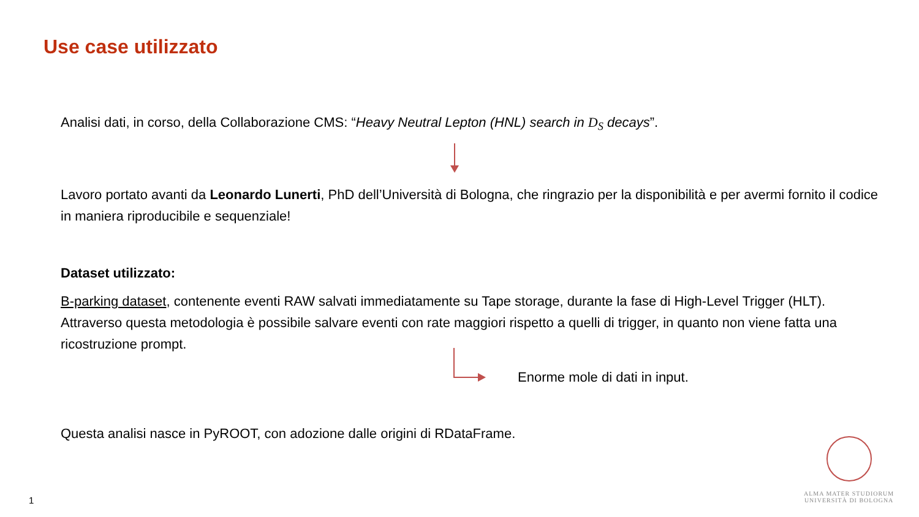Use case utilizzato
Analisi dati, in corso, della Collaborazione CMS: “Heavy Neutral Lepton (HNL) search in D<sub>S</sub> decays”.
Lavoro portato avanti da Leonardo Lunerti, PhD dell’Università di Bologna, che ringrazio per la disponibilità e per avermi fornito il codice in maniera riproducibile e sequenziale!
Dataset utilizzato:
B-parking dataset, contenente eventi RAW salvati immediatamente su Tape storage, durante la fase di High-Level Trigger (HLT). Attraverso questa metodologia è possibile salvare eventi con rate maggiori rispetto a quelli di trigger, in quanto non viene fatta una ricostruzione prompt.
Enorme mole di dati in input.
Questa analisi nasce in PyROOT, con adozione dalle origini di RDataFrame.
ALMA MATER STUDIORUM
UNIVERSITÀ DI BOLOGNA
1